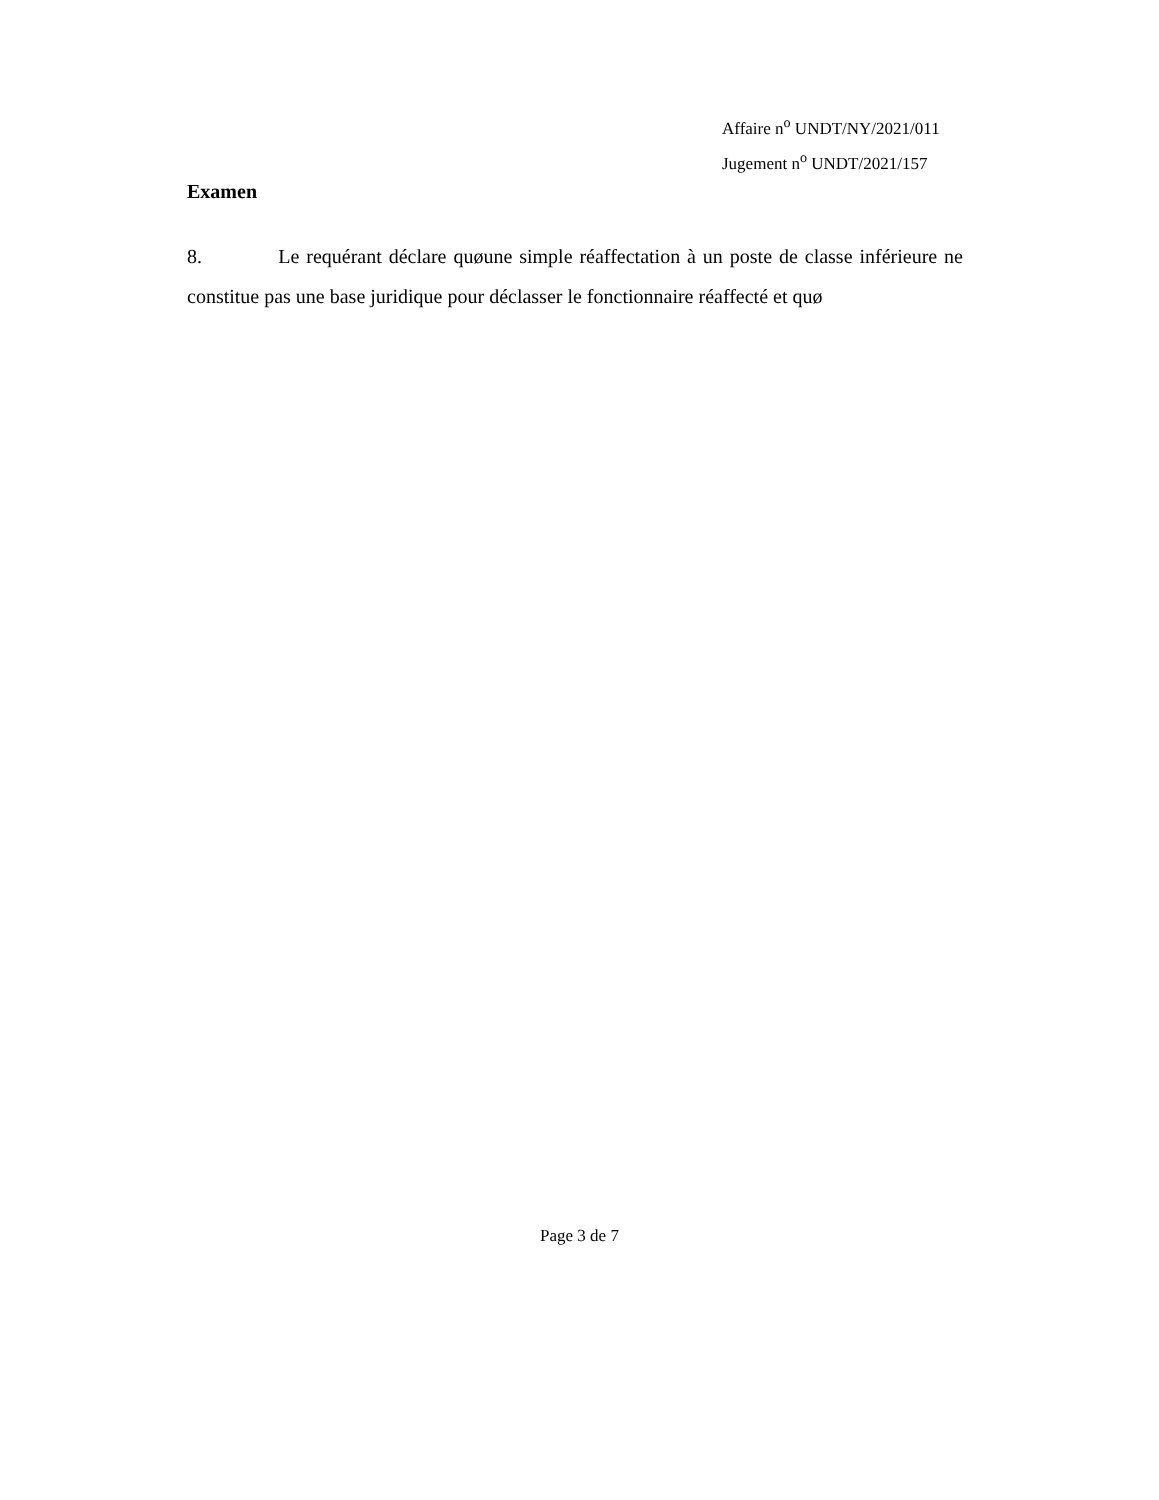Affaire n<sup>o</sup> UNDT/NY/2021/011
Jugement n<sup>o</sup> UNDT/2021/157
Examen
8. Le requérant déclare quøune simple réaffectation à un poste de classe inférieure ne constitue pas une base juridique pour déclasser le fonctionnaire réaffecté et quø
Page 3 de 7